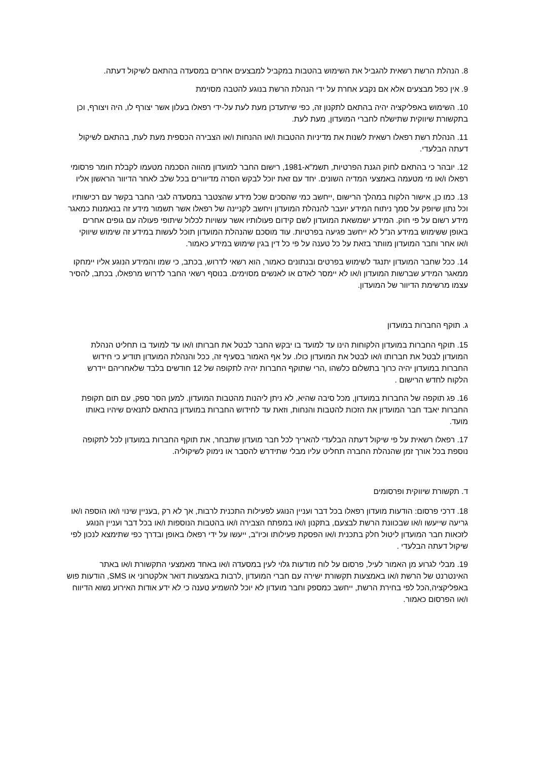8. הנהלת הרשת רשאית להגביל את השימוש בהטבות במקביל למבצעים אחרים במסעדה בהתאם לשיקול דעתה.
9. אין כפל מבצעים אלא אם נקבע אחרת על ידי הנהלת הרשת בנוגע להטבה מסוימת
10. השימוש באפליקציה יהיה בהתאם לתקנון זה, כפי שיתעדכן מעת לעת על-ידי רפאלו בעלון אשר יצורף לו, היה ויצורף, וכן בתקשורת שיווקית שתישלח לחברי המועדון, מעת לעת.
11. הנהלת רשת רפאלו רשאית לשנות את מדיניות ההטבות ו/או ההנחות ו/או הצבירה הכספית מעת לעת, בהתאם לשיקול דעתה הבלעדי.
12. יובהר כי בהתאם לחוק הגנת הפרטיות, תשמ"א-1981, רישום החבר למועדון מהווה הסכמה מטעמו לקבלת חומר פרסומי רפאלו ו/או מי מטעמה באמצעי המדיה השונים. יחד עם זאת יוכל לבקש הסרה מדיוורים בכל שלב לאחר הדיוור הראשון אליו
13. כמו כן, אישור הלקוח במהלך הרישום ,ייחשב כמי שהסכים שכל מידע שהצטבר במסעדה לגבי החבר בקשר עם רכישותיו וכל נתון שיופק על סמך ניתוח המידע יועבר להנהלת המועדון ויחשב לקניינה של רפאלו אשר תשמור מידע זה בנאמנות כמאגר מידע רשום על פי חוק. המידע ישמשאת המועדון לשם קידום פעולותיו אשר עשויות לכלול שיתופי פעולה עם גופים אחרים באופן ששימוש במידע הנ"ל לא ייחשב פגיעה בפרטיות. עוד מוסכם שהנהלת המועדון תוכל לעשות במידע זה שימוש שיווקי ו/או אחר וחבר המועדון מוותר בזאת על כל טענה על פי כל דין בגין שימוש במידע כאמור.
14. ככל שחבר המועדון יתנגד לשימוש בפרטים ובנתונים כאמור, הוא רשאי לדרוש, בכתב, כי שמו והמידע הנוגע אליו יימחקו ממאגר המידע שברשות המועדון ו/או לא יימסר לאדם או לאנשים מסוימים. בנוסף רשאי החבר לדרוש מרפאלו, בכתב, להסיר עצמו מרשימת הדיוור של המועדון.
ג. תוקף החברות במועדון
15. תוקף החברות במועדון הלקוחות הינו עד למועד בו יבקש החבר לבטל את חברותו ו/או עד למועד בו תחליט הנהלת המועדון לבטל את חברותו ו/או לבטל את המועדון כולו. על אף האמור בסעיף זה, ככל והנהלת המועדון תודיע כי חידוש החברות במועדון יהיה כרוך בתשלום כלשהו ,הרי שתוקף החברות יהיה לתקופה של 12 חודשים בלבד שלאחריהם יידרש הלקוח לחדש הרישום .
16. פג תוקפה של החברות במועדון, מכל סיבה שהיא, לא ניתן ליהנות מהטבות המועדון. למען הסר ספק, עם תום תקופת החברות יאבד חבר המועדון את הזכות להטבות והנחות, וזאת עד לחידוש החברות במועדון בהתאם לתנאים שיהיו באותו מועד.
17. רפאלו רשאית על פי שיקול דעתה הבלעדי להאריך לכל חבר מועדון שתבחר, את תוקף החברות במועדון לכל לתקופה נוספת בכל אורך זמן שהנהלת החברה תחליט עליו מבלי שתידרש להסבר או נימוק לשיקוליה.
ד. תקשורת שיווקית ופרסומים
18. דרכי פרסום: הודעות מועדון רפאלו בכל דבר ועניין הנוגע לפעילות התכנית לרבות, אך לא רק ,בעניין שינוי ו/או הוספה ו/או גריעה שייעשו ו/או שבכוונת הרשת לבצעם, בתקנון ו/או במפתח הצבירה ו/או בהטבות הנוספות ו/או בכל דבר ועניין הנוגע לזכאות חבר המועדון ליטול חלק בתכנית ו/או הפסקת פעילותו וכיו"ב, ייעשו על ידי רפאלו באופן ובדרך כפי שתימצא לנכון לפי שיקול דעתה הבלעדי .
19. מבלי לגרוע מן האמור לעיל, פרסום על לוח מודעות גלוי לעין במסעדה ו/או באחד מאמצעי התקשורת ו/או באתר האינטרנט של הרשת ו/או באמצעות תקשורת ישירה עם חברי המועדון ,לרבות באמצעות דואר אלקטרוני או SMS, הודעות פוש באפליקציה,הכל לפי בחירת הרשת, ייחשב כמספק וחבר מועדון לא יוכל להשמיע טענה כי לא ידע אודות האירוע נשוא הדיווח ו/או הפרסום כאמור.